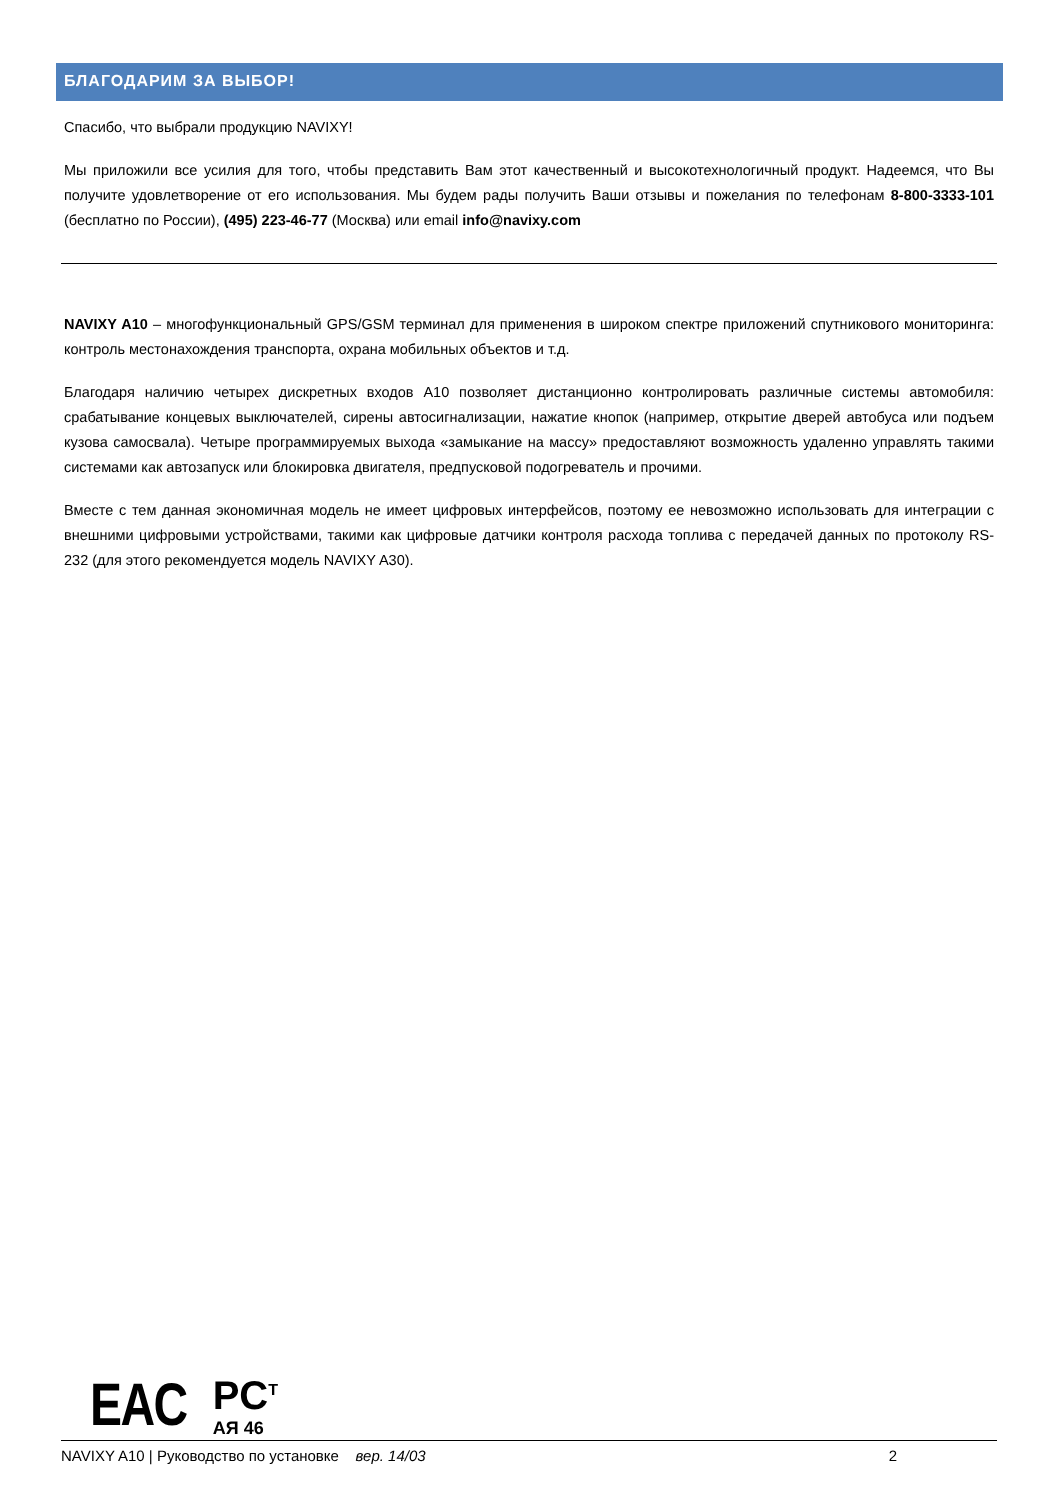БЛАГОДАРИМ ЗА ВЫБОР!
Спасибо, что выбрали продукцию NAVIXY!
Мы приложили все усилия для того, чтобы представить Вам этот качественный и высокотехнологичный продукт. Надеемся, что Вы получите удовлетворение от его использования. Мы будем рады получить Ваши отзывы и пожелания по телефонам 8-800-3333-101 (бесплатно по России), (495) 223-46-77 (Москва) или email info@navixy.com
NAVIXY A10 – многофункциональный GPS/GSM терминал для применения в широком спектре приложений спутникового мониторинга: контроль местонахождения транспорта, охрана мобильных объектов и т.д.
Благодаря наличию четырех дискретных входов A10 позволяет дистанционно контролировать различные системы автомобиля: срабатывание концевых выключателей, сирены автосигнализации, нажатие кнопок (например, открытие дверей автобуса или подъем кузова самосвала). Четыре программируемых выхода «замыкание на массу» предоставляют возможность удаленно управлять такими системами как автозапуск или блокировка двигателя, предпусковой подогреватель и прочими.
Вместе с тем данная экономичная модель не имеет цифровых интерфейсов, поэтому ее невозможно использовать для интеграции с внешними цифровыми устройствами, такими как цифровые датчики контроля расхода топлива с передачей данных по протоколу RS-232 (для этого рекомендуется модель NAVIXY A30).
EAC
PC<sup>T</sup>
АЯ 46
NAVIXY A10 | Руководство по установке вер. 14/03 2